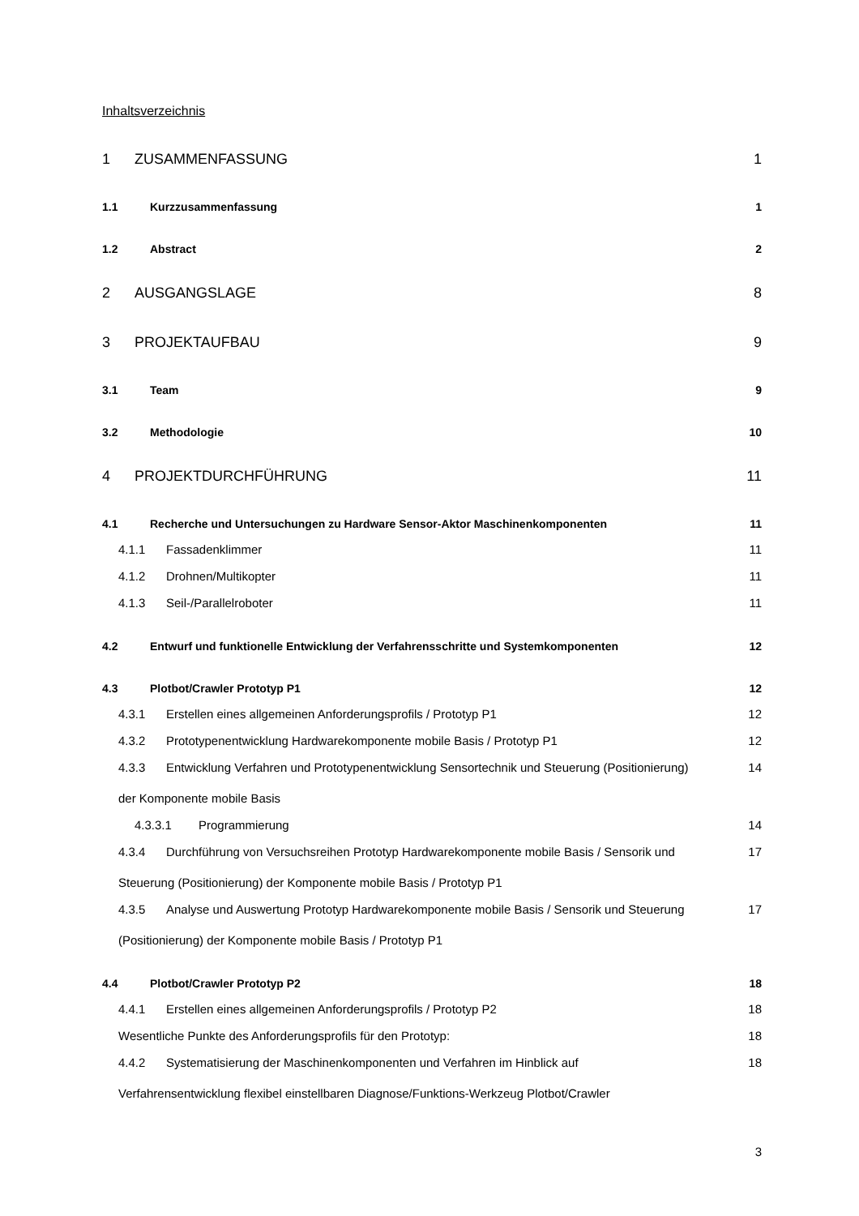Inhaltsverzeichnis
1 ZUSAMMENFASSUNG 1
1.1 Kurzzusammenfassung 1
1.2 Abstract 2
2 AUSGANGSLAGE 8
3 PROJEKTAUFBAU 9
3.1 Team 9
3.2 Methodologie 10
4 PROJEKTDURCHFÜHRUNG 11
4.1 Recherche und Untersuchungen zu Hardware Sensor-Aktor Maschinenkomponenten 11
4.1.1 Fassadenklimmer 11
4.1.2 Drohnen/Multikopter 11
4.1.3 Seil-/Parallelroboter 11
4.2 Entwurf und funktionelle Entwicklung der Verfahrensschritte und Systemkomponenten 12
4.3 Plotbot/Crawler Prototyp P1 12
4.3.1 Erstellen eines allgemeinen Anforderungsprofils / Prototyp P1 12
4.3.2 Prototypenentwicklung Hardwarekomponente mobile Basis / Prototyp P1 12
4.3.3 Entwicklung Verfahren und Prototypenentwicklung Sensortechnik und Steuerung (Positionierung)
der Komponente mobile Basis 14
4.3.3.1 Programmierung 14
4.3.4 Durchführung von Versuchsreihen Prototyp Hardwarekomponente mobile Basis / Sensorik und
Steuerung (Positionierung) der Komponente mobile Basis / Prototyp P1 17
4.3.5 Analyse und Auswertung Prototyp Hardwarekomponente mobile Basis / Sensorik und Steuerung
(Positionierung) der Komponente mobile Basis / Prototyp P1 17
4.4 Plotbot/Crawler Prototyp P2 18
4.4.1 Erstellen eines allgemeinen Anforderungsprofils / Prototyp P2 18
Wesentliche Punkte des Anforderungsprofils für den Prototyp: 18
4.4.2 Systematisierung der Maschinenkomponenten und Verfahren im Hinblick auf
Verfahrensentwicklung flexibel einstellbaren Diagnose/Funktions-Werkzeug Plotbot/Crawler 18
3